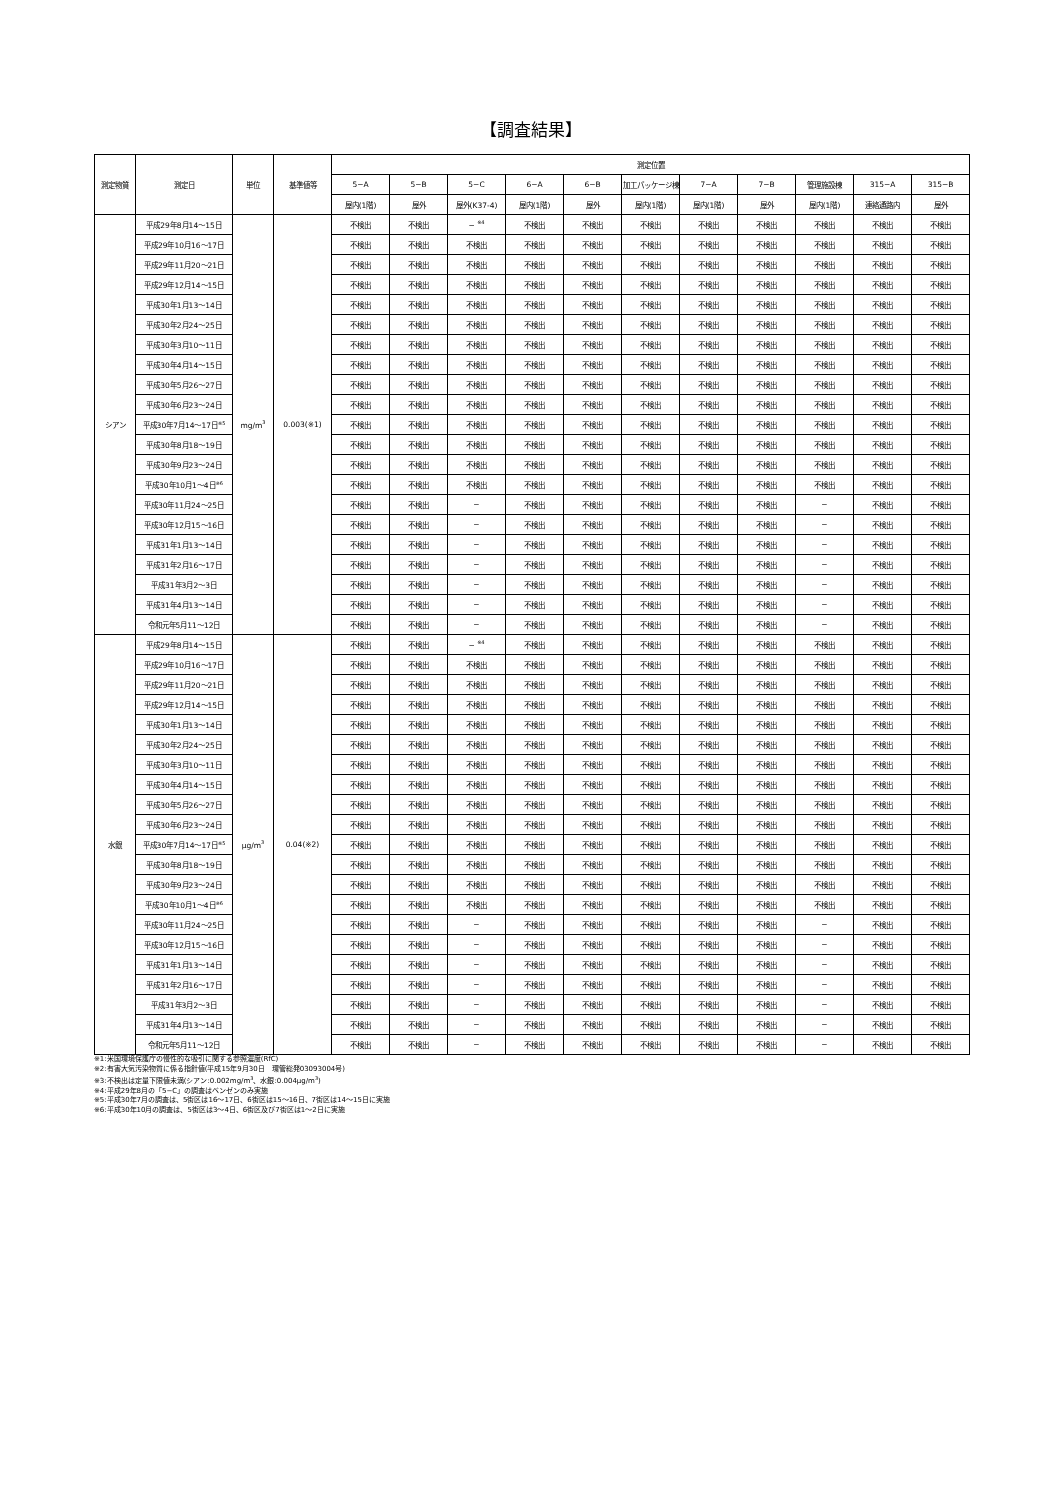【調査結果】
| 測定物質 | 測定日 | 単位 | 基準値等 | 測定位置 | | | | | | | | | | |
| --- | --- | --- | --- | --- | --- | --- | --- | --- | --- | --- | --- | --- | --- | --- |
| | | | | 5−A | 5−B | 5−C | 6−A | 6−B | 加工パッケージ棟 | 7−A | 7−B | 管理施設棟 | 315−A | 315−B |
| | | | | 屋内(1階) | 屋外 | 屋外(K37-4) | 屋内(1階) | 屋外 | 屋内(1階) | 屋内(1階) | 屋外 | 屋内(1階) | 連絡通路内 | 屋外 |
| シアン | 平成29年8月14〜15日 | mg/m<sup>3</sup> | 0.003(※1) | 不検出 | 不検出 | − <sup>※4</sup> | 不検出 | 不検出 | 不検出 | 不検出 | 不検出 | 不検出 | 不検出 | 不検出 |
| | 平成29年10月16〜17日 | | | 不検出 | 不検出 | 不検出 | 不検出 | 不検出 | 不検出 | 不検出 | 不検出 | 不検出 | 不検出 | 不検出 |
| | 平成29年11月20〜21日 | | | 不検出 | 不検出 | 不検出 | 不検出 | 不検出 | 不検出 | 不検出 | 不検出 | 不検出 | 不検出 | 不検出 |
| | 平成29年12月14〜15日 | | | 不検出 | 不検出 | 不検出 | 不検出 | 不検出 | 不検出 | 不検出 | 不検出 | 不検出 | 不検出 | 不検出 |
| | 平成30年1月13〜14日 | | | 不検出 | 不検出 | 不検出 | 不検出 | 不検出 | 不検出 | 不検出 | 不検出 | 不検出 | 不検出 | 不検出 |
| | 平成30年2月24〜25日 | | | 不検出 | 不検出 | 不検出 | 不検出 | 不検出 | 不検出 | 不検出 | 不検出 | 不検出 | 不検出 | 不検出 |
| | 平成30年3月10〜11日 | | | 不検出 | 不検出 | 不検出 | 不検出 | 不検出 | 不検出 | 不検出 | 不検出 | 不検出 | 不検出 | 不検出 |
| | 平成30年4月14〜15日 | | | 不検出 | 不検出 | 不検出 | 不検出 | 不検出 | 不検出 | 不検出 | 不検出 | 不検出 | 不検出 | 不検出 |
| | 平成30年5月26〜27日 | | | 不検出 | 不検出 | 不検出 | 不検出 | 不検出 | 不検出 | 不検出 | 不検出 | 不検出 | 不検出 | 不検出 |
| | 平成30年6月23〜24日 | | | 不検出 | 不検出 | 不検出 | 不検出 | 不検出 | 不検出 | 不検出 | 不検出 | 不検出 | 不検出 | 不検出 |
| | 平成30年7月14〜17日<sup>※5</sup> | | | 不検出 | 不検出 | 不検出 | 不検出 | 不検出 | 不検出 | 不検出 | 不検出 | 不検出 | 不検出 | 不検出 |
| | 平成30年8月18〜19日 | | | 不検出 | 不検出 | 不検出 | 不検出 | 不検出 | 不検出 | 不検出 | 不検出 | 不検出 | 不検出 | 不検出 |
| | 平成30年9月23〜24日 | | | 不検出 | 不検出 | 不検出 | 不検出 | 不検出 | 不検出 | 不検出 | 不検出 | 不検出 | 不検出 | 不検出 |
| | 平成30年10月1〜4日<sup>※6</sup> | | | 不検出 | 不検出 | 不検出 | 不検出 | 不検出 | 不検出 | 不検出 | 不検出 | 不検出 | 不検出 | 不検出 |
| | 平成30年11月24〜25日 | | | 不検出 | 不検出 | − | 不検出 | 不検出 | 不検出 | 不検出 | 不検出 | − | 不検出 | 不検出 |
| | 平成30年12月15〜16日 | | | 不検出 | 不検出 | − | 不検出 | 不検出 | 不検出 | 不検出 | 不検出 | − | 不検出 | 不検出 |
| | 平成31年1月13〜14日 | | | 不検出 | 不検出 | − | 不検出 | 不検出 | 不検出 | 不検出 | 不検出 | − | 不検出 | 不検出 |
| | 平成31年2月16〜17日 | | | 不検出 | 不検出 | − | 不検出 | 不検出 | 不検出 | 不検出 | 不検出 | − | 不検出 | 不検出 |
| | 平成31年3月2〜3日 | | | 不検出 | 不検出 | − | 不検出 | 不検出 | 不検出 | 不検出 | 不検出 | − | 不検出 | 不検出 |
| | 平成31年4月13〜14日 | | | 不検出 | 不検出 | − | 不検出 | 不検出 | 不検出 | 不検出 | 不検出 | − | 不検出 | 不検出 |
| | 令和元年5月11〜12日 | | | 不検出 | 不検出 | − | 不検出 | 不検出 | 不検出 | 不検出 | 不検出 | − | 不検出 | 不検出 |
| 水銀 | 平成29年8月14〜15日 | μg/m<sup>3</sup> | 0.04(※2) | 不検出 | 不検出 | − <sup>※4</sup> | 不検出 | 不検出 | 不検出 | 不検出 | 不検出 | 不検出 | 不検出 | 不検出 |
| | 平成29年10月16〜17日 | | | 不検出 | 不検出 | 不検出 | 不検出 | 不検出 | 不検出 | 不検出 | 不検出 | 不検出 | 不検出 | 不検出 |
| | 平成29年11月20〜21日 | | | 不検出 | 不検出 | 不検出 | 不検出 | 不検出 | 不検出 | 不検出 | 不検出 | 不検出 | 不検出 | 不検出 |
| | 平成29年12月14〜15日 | | | 不検出 | 不検出 | 不検出 | 不検出 | 不検出 | 不検出 | 不検出 | 不検出 | 不検出 | 不検出 | 不検出 |
| | 平成30年1月13〜14日 | | | 不検出 | 不検出 | 不検出 | 不検出 | 不検出 | 不検出 | 不検出 | 不検出 | 不検出 | 不検出 | 不検出 |
| | 平成30年2月24〜25日 | | | 不検出 | 不検出 | 不検出 | 不検出 | 不検出 | 不検出 | 不検出 | 不検出 | 不検出 | 不検出 | 不検出 |
| | 平成30年3月10〜11日 | | | 不検出 | 不検出 | 不検出 | 不検出 | 不検出 | 不検出 | 不検出 | 不検出 | 不検出 | 不検出 | 不検出 |
| | 平成30年4月14〜15日 | | | 不検出 | 不検出 | 不検出 | 不検出 | 不検出 | 不検出 | 不検出 | 不検出 | 不検出 | 不検出 | 不検出 |
| | 平成30年5月26〜27日 | | | 不検出 | 不検出 | 不検出 | 不検出 | 不検出 | 不検出 | 不検出 | 不検出 | 不検出 | 不検出 | 不検出 |
| | 平成30年6月23〜24日 | | | 不検出 | 不検出 | 不検出 | 不検出 | 不検出 | 不検出 | 不検出 | 不検出 | 不検出 | 不検出 | 不検出 |
| | 平成30年7月14〜17日<sup>※5</sup> | | | 不検出 | 不検出 | 不検出 | 不検出 | 不検出 | 不検出 | 不検出 | 不検出 | 不検出 | 不検出 | 不検出 |
| | 平成30年8月18〜19日 | | | 不検出 | 不検出 | 不検出 | 不検出 | 不検出 | 不検出 | 不検出 | 不検出 | 不検出 | 不検出 | 不検出 |
| | 平成30年9月23〜24日 | | | 不検出 | 不検出 | 不検出 | 不検出 | 不検出 | 不検出 | 不検出 | 不検出 | 不検出 | 不検出 | 不検出 |
| | 平成30年10月1〜4日<sup>※6</sup> | | | 不検出 | 不検出 | 不検出 | 不検出 | 不検出 | 不検出 | 不検出 | 不検出 | 不検出 | 不検出 | 不検出 |
| | 平成30年11月24〜25日 | | | 不検出 | 不検出 | − | 不検出 | 不検出 | 不検出 | 不検出 | 不検出 | − | 不検出 | 不検出 |
| | 平成30年12月15〜16日 | | | 不検出 | 不検出 | − | 不検出 | 不検出 | 不検出 | 不検出 | 不検出 | − | 不検出 | 不検出 |
| | 平成31年1月13〜14日 | | | 不検出 | 不検出 | − | 不検出 | 不検出 | 不検出 | 不検出 | 不検出 | − | 不検出 | 不検出 |
| | 平成31年2月16〜17日 | | | 不検出 | 不検出 | − | 不検出 | 不検出 | 不検出 | 不検出 | 不検出 | − | 不検出 | 不検出 |
| | 平成31年3月2〜3日 | | | 不検出 | 不検出 | − | 不検出 | 不検出 | 不検出 | 不検出 | 不検出 | − | 不検出 | 不検出 |
| | 平成31年4月13〜14日 | | | 不検出 | 不検出 | − | 不検出 | 不検出 | 不検出 | 不検出 | 不検出 | − | 不検出 | 不検出 |
| | 令和元年5月11〜12日 | | | 不検出 | 不検出 | − | 不検出 | 不検出 | 不検出 | 不検出 | 不検出 | − | 不検出 | 不検出 |
※1:米国環境保護庁の慢性的な吸引に関する参照濃度(RfC)
※2:有害大気汚染物質に係る指針値(平成15年9月30日　環管総発03093004号)
※3:不検出は定量下限値未満(シアン:0.002mg/m<sup>3</sup>、水銀:0.004μg/m<sup>3</sup>)
※4:平成29年8月の「5−C」の調査はベンゼンのみ実施
※5:平成30年7月の調査は、5街区は16〜17日、6街区は15〜16日、7街区は14〜15日に実施
※6:平成30年10月の調査は、5街区は3〜4日、6街区及び7街区は1〜2日に実施